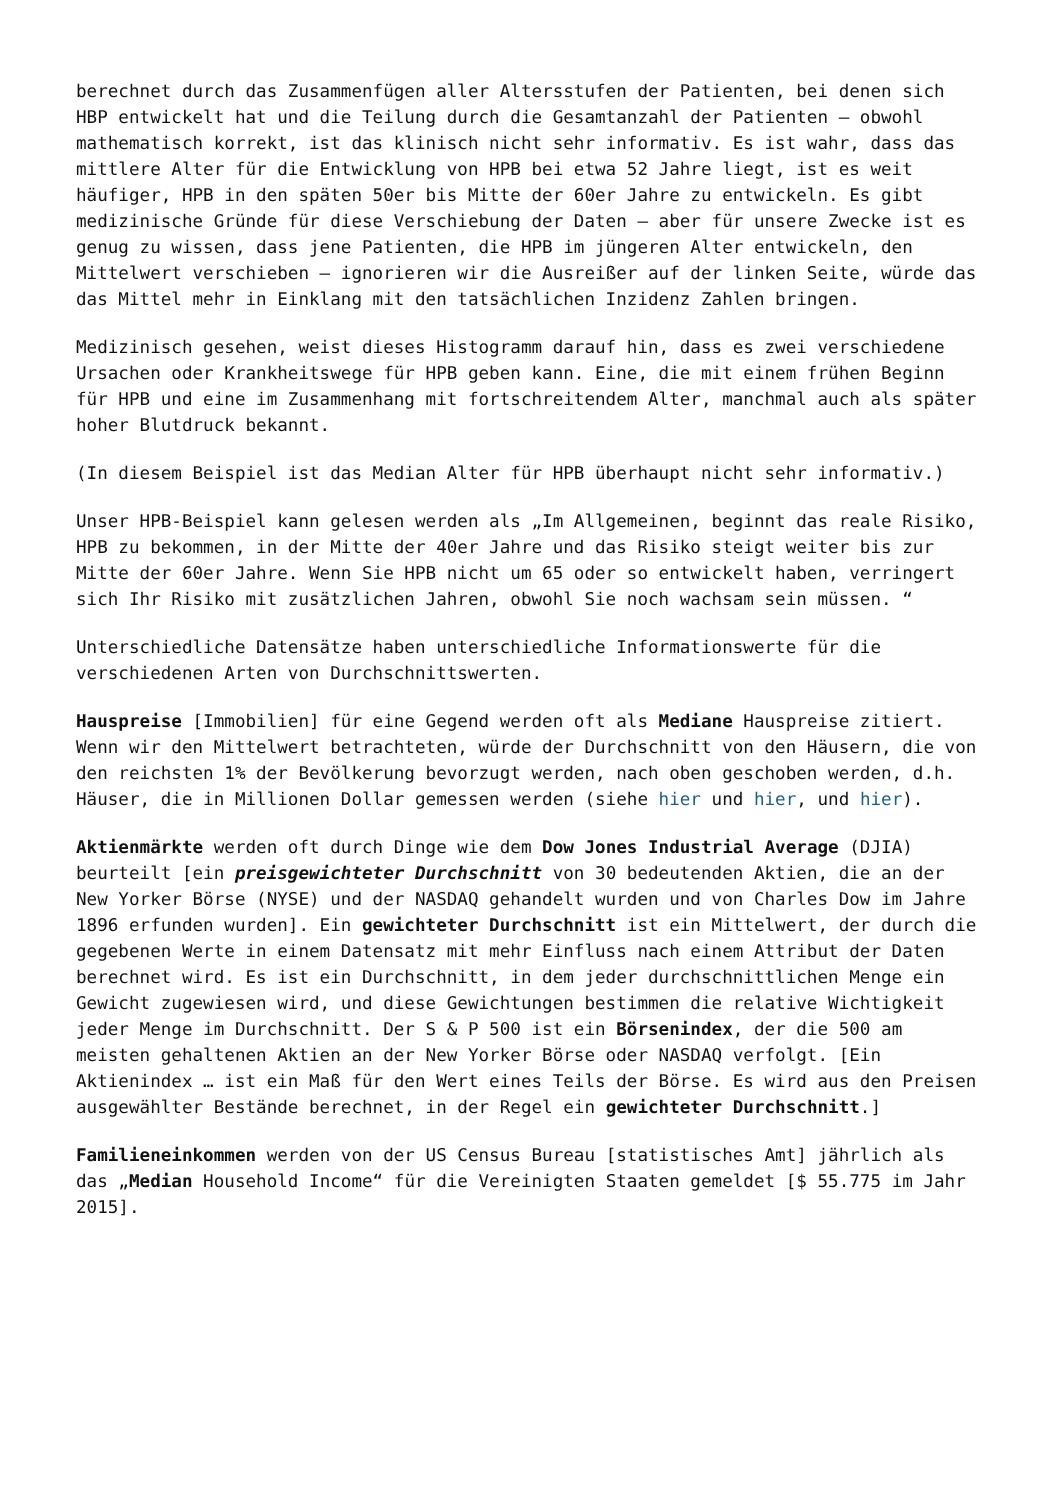berechnet durch das Zusammenfügen aller Altersstufen der Patienten, bei denen sich HBP entwickelt hat und die Teilung durch die Gesamtanzahl der Patienten – obwohl mathematisch korrekt, ist das klinisch nicht sehr informativ. Es ist wahr, dass das mittlere Alter für die Entwicklung von HPB bei etwa 52 Jahre liegt, ist es weit häufiger, HPB in den späten 50er bis Mitte der 60er Jahre zu entwickeln. Es gibt medizinische Gründe für diese Verschiebung der Daten – aber für unsere Zwecke ist es genug zu wissen, dass jene Patienten, die HPB im jüngeren Alter entwickeln, den Mittelwert verschieben – ignorieren wir die Ausreißer auf der linken Seite, würde das das Mittel mehr in Einklang mit den tatsächlichen Inzidenz Zahlen bringen.
Medizinisch gesehen, weist dieses Histogramm darauf hin, dass es zwei verschiedene Ursachen oder Krankheitswege für HPB geben kann. Eine, die mit einem frühen Beginn für HPB und eine im Zusammenhang mit fortschreitendem Alter, manchmal auch als später hoher Blutdruck bekannt.
(In diesem Beispiel ist das Median Alter für HPB überhaupt nicht sehr informativ.)
Unser HPB-Beispiel kann gelesen werden als „Im Allgemeinen, beginnt das reale Risiko, HPB zu bekommen, in der Mitte der 40er Jahre und das Risiko steigt weiter bis zur Mitte der 60er Jahre. Wenn Sie HPB nicht um 65 oder so entwickelt haben, verringert sich Ihr Risiko mit zusätzlichen Jahren, obwohl Sie noch wachsam sein müssen. “
Unterschiedliche Datensätze haben unterschiedliche Informationswerte für die verschiedenen Arten von Durchschnittswerten.
Hauspreise [Immobilien] für eine Gegend werden oft als Mediane Hauspreise zitiert. Wenn wir den Mittelwert betrachteten, würde der Durchschnitt von den Häusern, die von den reichsten 1% der Bevölkerung bevorzugt werden, nach oben geschoben werden, d.h. Häuser, die in Millionen Dollar gemessen werden (siehe hier und hier, und hier).
Aktienmärkte werden oft durch Dinge wie dem Dow Jones Industrial Average (DJIA) beurteilt [ein preisgewichteter Durchschnitt von 30 bedeutenden Aktien, die an der New Yorker Börse (NYSE) und der NASDAQ gehandelt wurden und von Charles Dow im Jahre 1896 erfunden wurden]. Ein gewichteter Durchschnitt ist ein Mittelwert, der durch die gegebenen Werte in einem Datensatz mit mehr Einfluss nach einem Attribut der Daten berechnet wird. Es ist ein Durchschnitt, in dem jeder durchschnittlichen Menge ein Gewicht zugewiesen wird, und diese Gewichtungen bestimmen die relative Wichtigkeit jeder Menge im Durchschnitt. Der S & P 500 ist ein Börsenindex, der die 500 am meisten gehaltenen Aktien an der New Yorker Börse oder NASDAQ verfolgt. [Ein Aktienindex … ist ein Maß für den Wert eines Teils der Börse. Es wird aus den Preisen ausgewählter Bestände berechnet, in der Regel ein gewichteter Durchschnitt.]
Familieneinkommen werden von der US Census Bureau [statistisches Amt] jährlich als das „Median Household Income“ für die Vereinigten Staaten gemeldet [$ 55.775 im Jahr 2015].